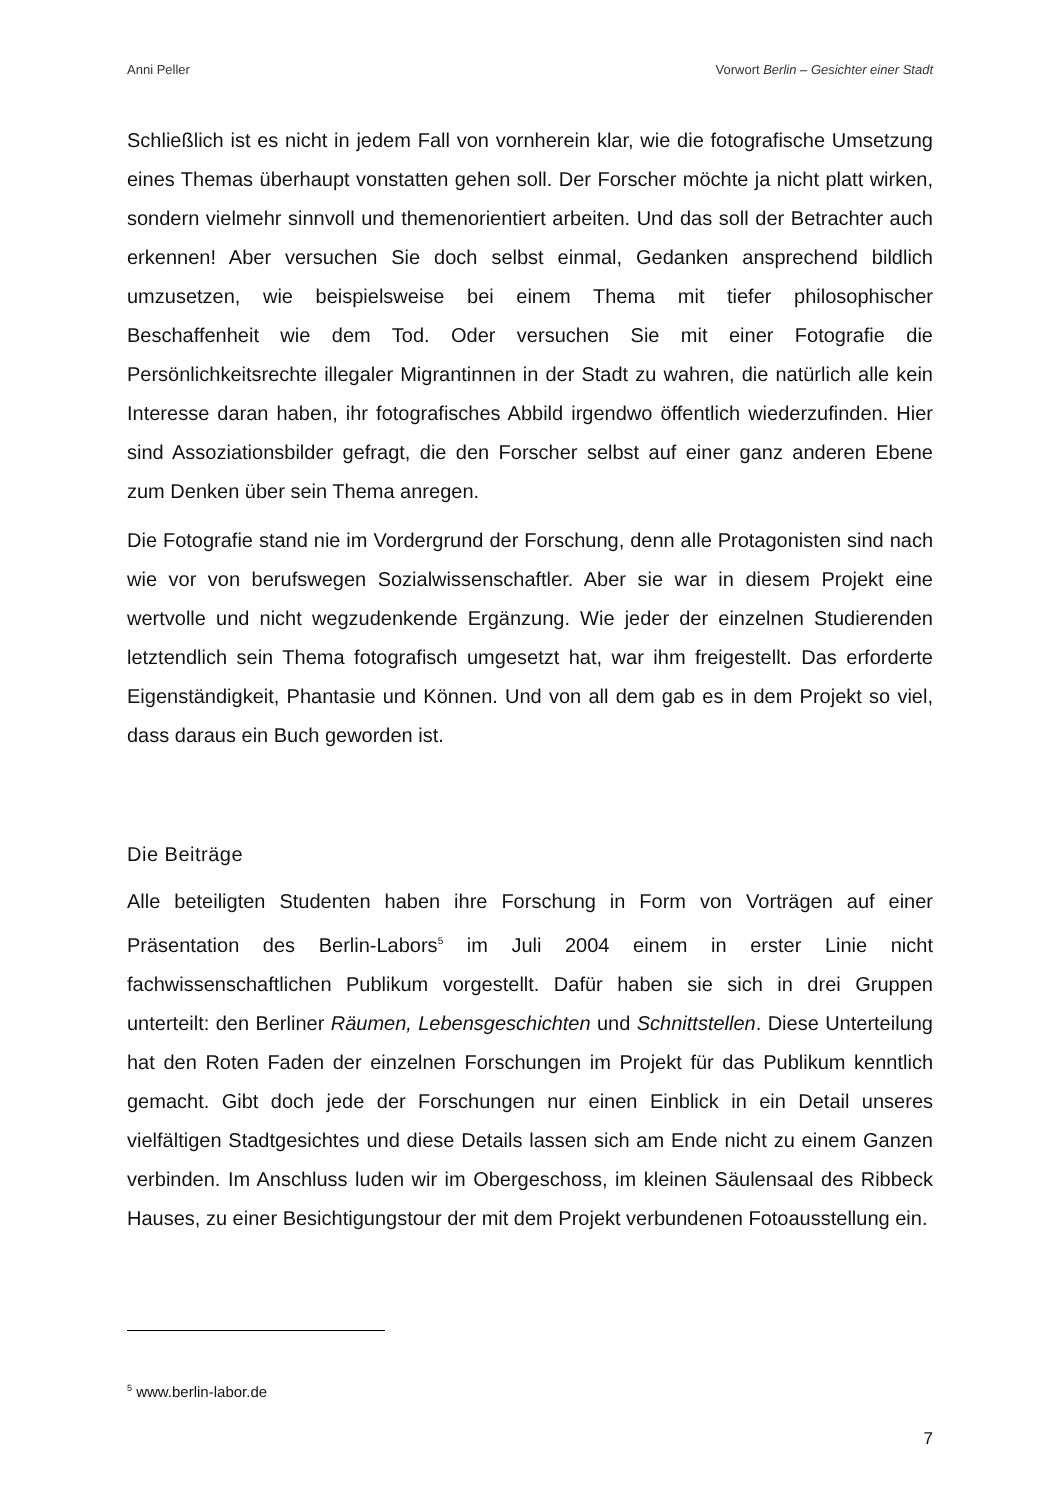Anni Peller Vorwort Berlin – Gesichter einer Stadt
Schließlich ist es nicht in jedem Fall von vornherein klar, wie die fotografische Umsetzung eines Themas überhaupt vonstatten gehen soll. Der Forscher möchte ja nicht platt wirken, sondern vielmehr sinnvoll und themenorientiert arbeiten. Und das soll der Betrachter auch erkennen! Aber versuchen Sie doch selbst einmal, Gedanken ansprechend bildlich umzusetzen, wie beispielsweise bei einem Thema mit tiefer philosophischer Beschaffenheit wie dem Tod. Oder versuchen Sie mit einer Fotografie die Persönlichkeitsrechte illegaler Migrantinnen in der Stadt zu wahren, die natürlich alle kein Interesse daran haben, ihr fotografisches Abbild irgendwo öffentlich wiederzufinden. Hier sind Assoziationsbilder gefragt, die den Forscher selbst auf einer ganz anderen Ebene zum Denken über sein Thema anregen.
Die Fotografie stand nie im Vordergrund der Forschung, denn alle Protagonisten sind nach wie vor von berufswegen Sozialwissenschaftler. Aber sie war in diesem Projekt eine wertvolle und nicht wegzudenkende Ergänzung. Wie jeder der einzelnen Studierenden letztendlich sein Thema fotografisch umgesetzt hat, war ihm freigestellt. Das erforderte Eigenständigkeit, Phantasie und Können. Und von all dem gab es in dem Projekt so viel, dass daraus ein Buch geworden ist.
Die Beiträge
Alle beteiligten Studenten haben ihre Forschung in Form von Vorträgen auf einer Präsentation des Berlin-Labors<sup>5</sup> im Juli 2004 einem in erster Linie nicht fachwissenschaftlichen Publikum vorgestellt. Dafür haben sie sich in drei Gruppen unterteilt: den Berliner Räumen, Lebensgeschichten und Schnittstellen. Diese Unterteilung hat den Roten Faden der einzelnen Forschungen im Projekt für das Publikum kenntlich gemacht. Gibt doch jede der Forschungen nur einen Einblick in ein Detail unseres vielfältigen Stadtgesichtes und diese Details lassen sich am Ende nicht zu einem Ganzen verbinden. Im Anschluss luden wir im Obergeschoss, im kleinen Säulensaal des Ribbeck Hauses, zu einer Besichtigungstour der mit dem Projekt verbundenen Fotoausstellung ein.
<sup>5</sup> www.berlin-labor.de
7